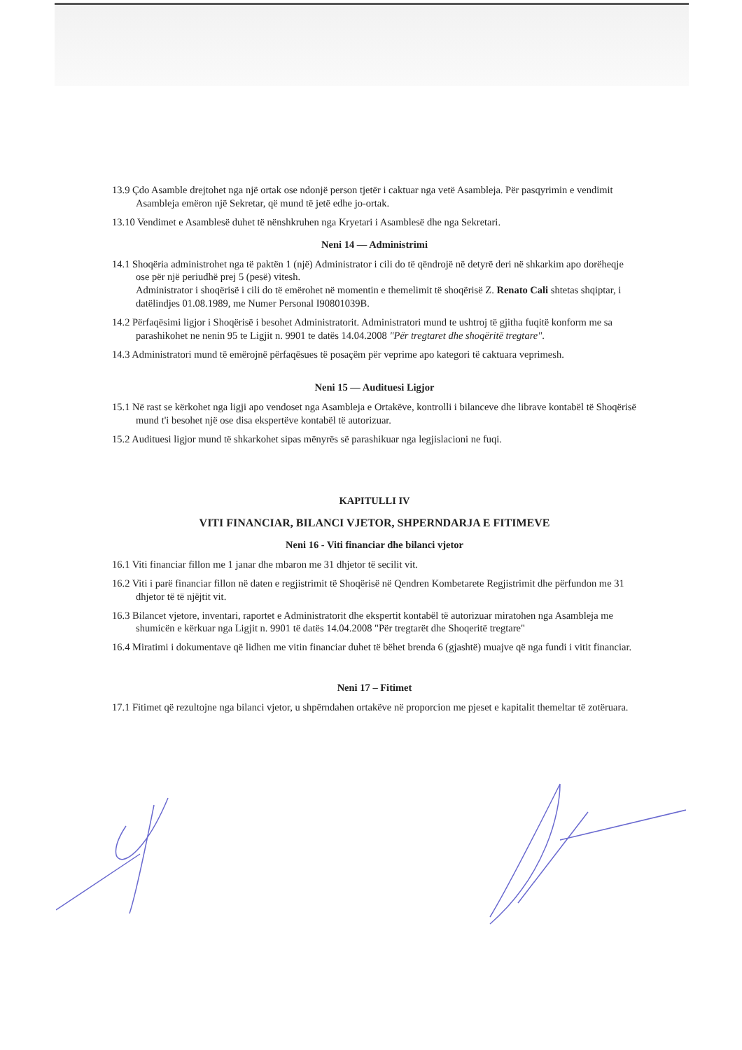13.9 Çdo Asamble drejtohet nga një ortak ose ndonjë person tjetër i caktuar nga vetë Asambleja. Për pasqyrimin e vendimit Asambleja emëron një Sekretar, që mund të jetë edhe jo-ortak.
13.10 Vendimet e Asamblesë duhet të nënshkruhen nga Kryetari i Asamblesë dhe nga Sekretari.
Neni 14 — Administrimi
14.1 Shoqëria administrohet nga të paktën 1 (një) Administrator i cili do të qëndrojë në detyrë deri në shkarkim apo dorëheqje ose për një periudhë prej 5 (pesë) vitesh.
Administrator i shoqërisë i cili do të emërohet në momentin e themelimit të shoqërisë Z. Renato Cali shtetas shqiptar, i datëlindjes 01.08.1989, me Numer Personal I90801039B.
14.2 Përfaqësimi ligjor i Shoqërisë i besohet Administratorit. Administratori mund te ushtroj të gjitha fuqitë konform me sa parashikohet ne nenin 95 te Ligjit n. 9901 te datës 14.04.2008 "Për tregtaret dhe shoqëritë tregtare".
14.3 Administratori mund të emërojnë përfaqësues të posaçëm për veprime apo kategori të caktuara veprimesh.
Neni 15 — Audituesi Ligjor
15.1 Në rast se kërkohet nga ligji apo vendoset nga Asambleja e Ortakëve, kontrolli i bilanceve dhe librave kontabël të Shoqërisë mund t'i besohet një ose disa ekspertëve kontabël të autorizuar.
15.2 Audituesi ligjor mund të shkarkohet sipas mënyrës së parashikuar nga legjislacioni ne fuqi.
KAPITULLI IV
VITI FINANCIAR, BILANCI VJETOR, SHPERNDARJA E FITIMEVE
Neni 16 - Viti financiar dhe bilanci vjetor
16.1 Viti financiar fillon me 1 janar dhe mbaron me 31 dhjetor të secilit vit.
16.2 Viti i parë financiar fillon në daten e regjistrimit të Shoqërisë në Qendren Kombetarete Regjistrimit dhe përfundon me 31 dhjetor të të njëjtit vit.
16.3 Bilancet vjetore, inventari, raportet e Administratorit dhe ekspertit kontabël të autorizuar miratohen nga Asambleja me shumicën e kërkuar nga Ligjit n. 9901 të datës 14.04.2008 "Për tregtarët dhe Shoqeritë tregtare"
16.4 Miratimi i dokumentave që lidhen me vitin financiar duhet të bëhet brenda 6 (gjashtë) muajve që nga fundi i vitit financiar.
Neni 17 – Fitimet
17.1 Fitimet që rezultojne nga bilanci vjetor, u shpërndahen ortakëve në proporcion me pjeset e kapitalit themeltar të zotëruara.